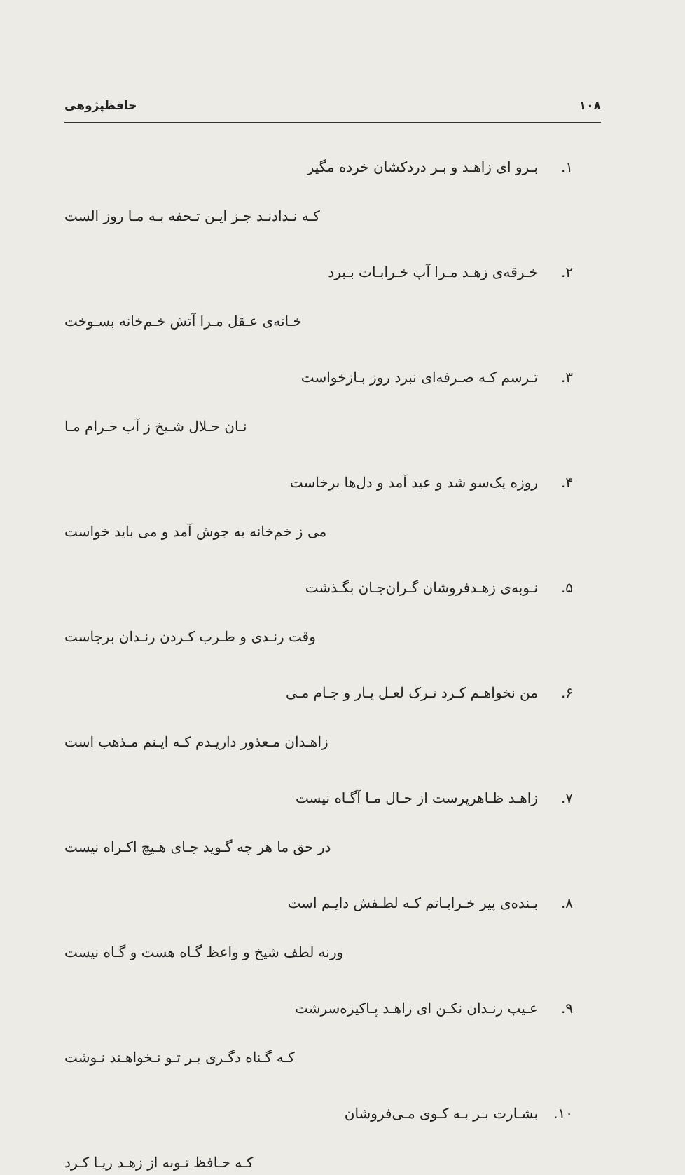۱۰۸ حافظپژوهی
۱. بـرو ای زاهـد و بـر دردکشان خرده مگیر
کـه نـدادنـد جـز ایـن تـحفه بـه مـا روز الست
۲. خـرقه‌ی زهـد مـرا آب خـرابـات بـبرد
خـانه‌ی عـقل مـرا آتش خـم‌خانه بسـوخت
۳. تـرسم کـه صـرفه‌ای نبرد روز بـازخواست
نـان حـلال شـیخ ز آب حـرام مـا
۴. روزه یک‌سو شد و عید آمد و دل‌ها برخاست
می ز خم‌خانه به جوش آمد و می باید خواست
۵. نـوبه‌ی زهـدفروشان گـران‌جـان بگـذشت
وقت رنـدی و طـرب کـردن رنـدان برجاست
۶. من نخواهـم کـرد تـرک لعـل یـار و جـام مـی
زاهـدان مـعذور داریـدم کـه ایـنم مـذهب است
۷. زاهـد ظـاهرپرست از حـال مـا آگـاه نیست
در حق ما هر چه گـوید جـای هـیچ اکـراه نیست
۸. بـنده‌ی پیر خـرابـاتم کـه لطـفش دایـم است
ورنه لطف شیخ و واعظ گـاه هست و گـاه نیست
۹. عـیب رنـدان نکـن ای زاهـد پـاکیزه‌سرشت
کـه گـناه دگـری بـر تـو نـخواهـند نـوشت
۱۰. بشـارت بـر بـه کـوی مـی‌فروشان
کـه حـافظ تـوبه از زهـد ریـا کـرد